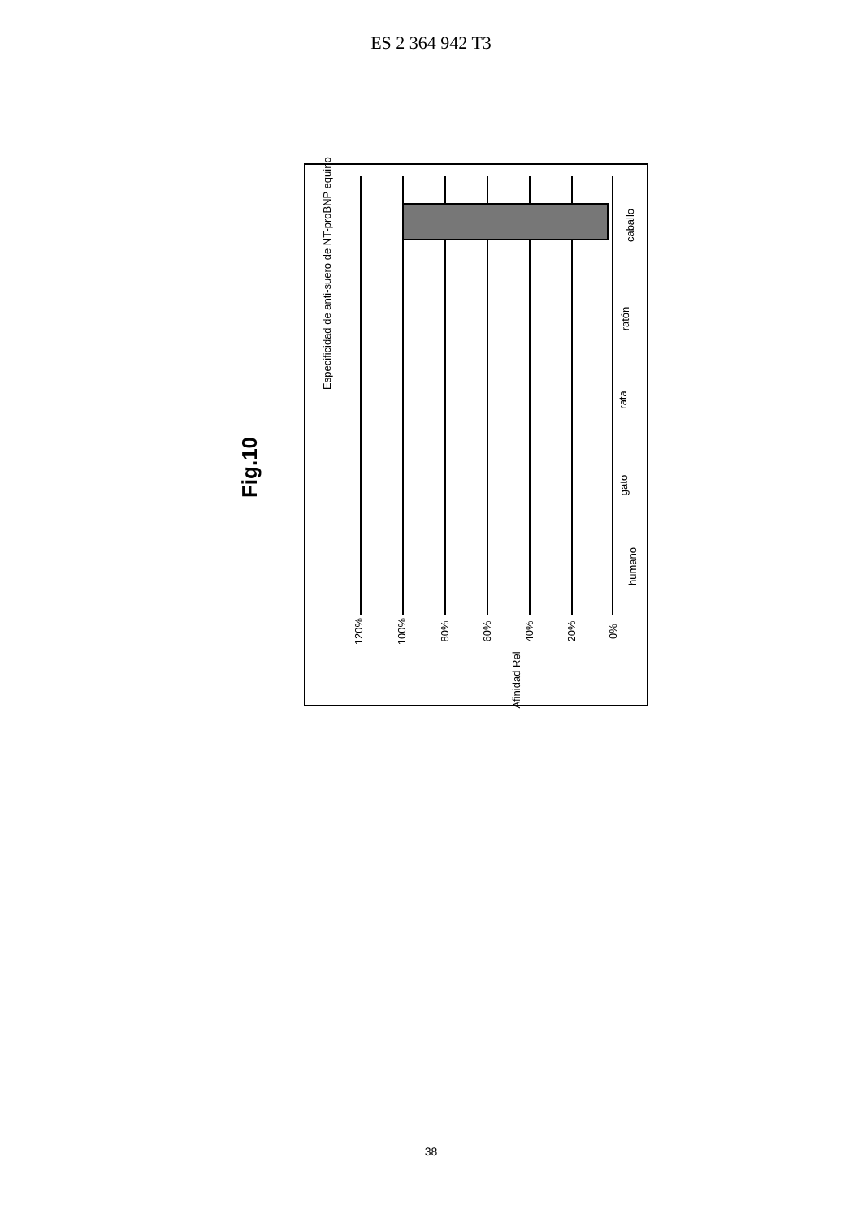ES 2 364 942 T3
Fig.10
Especificidad de anti-suero de NT-proBNP equino
120% 100% 80% 60% 40% 20% 0%
Afinidad Rel
humano
gato
rata
ratón
caballo
38